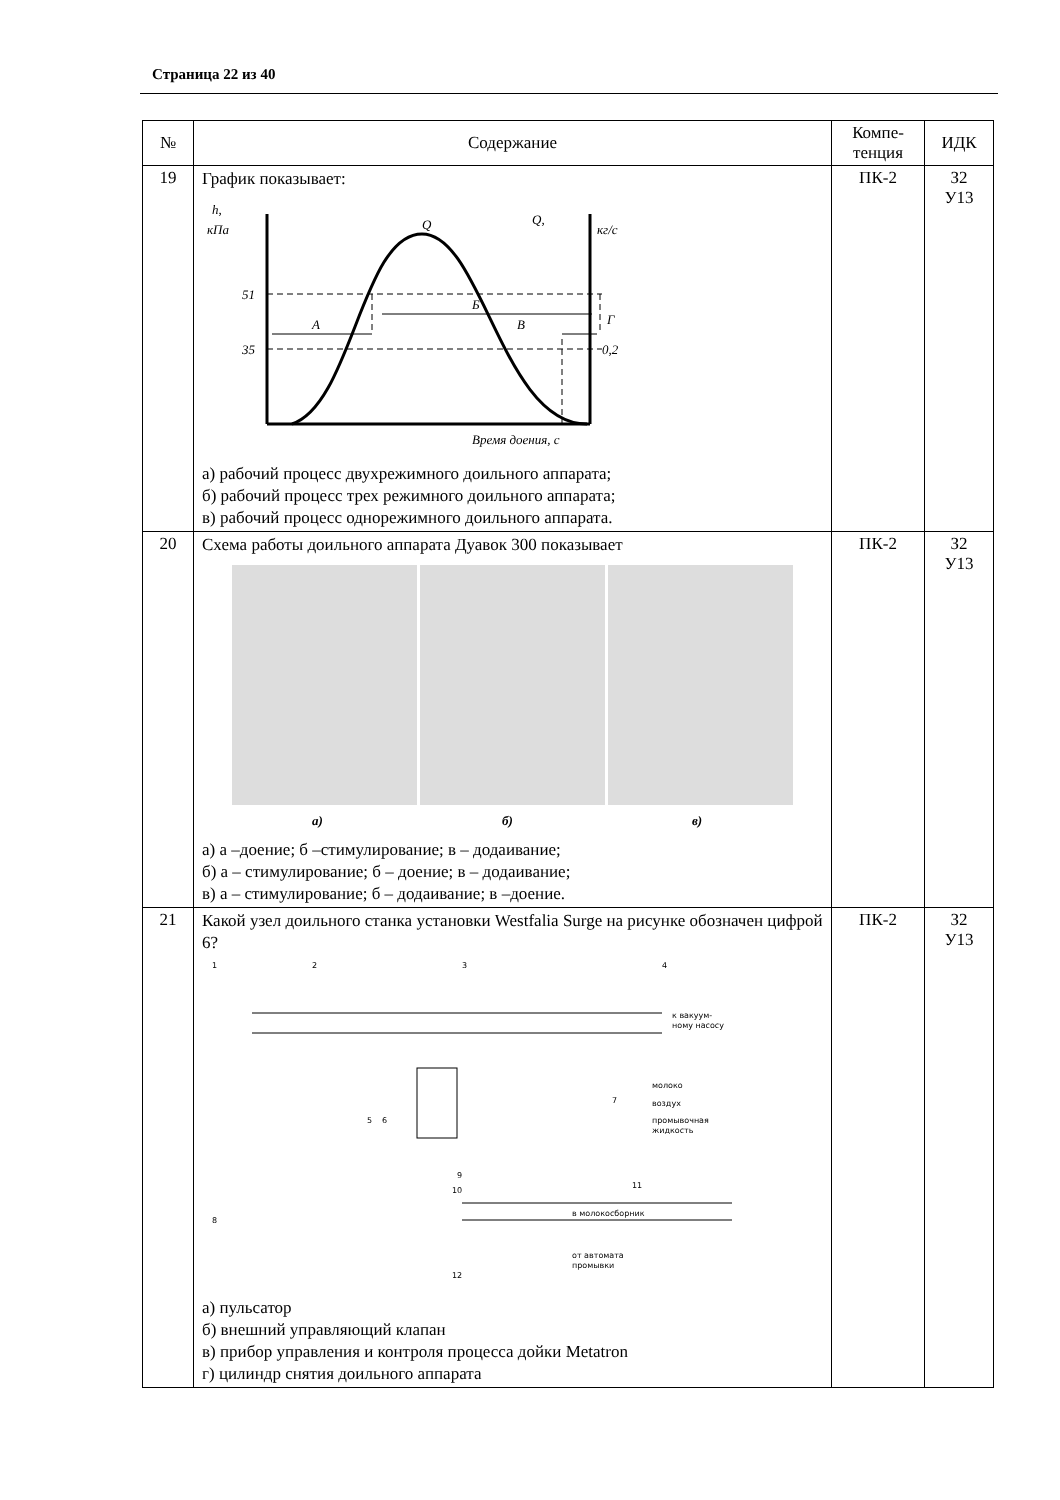Страница 22 из 40
| № | Содержание | Компе- тенция | ИДК |
| --- | --- | --- | --- |
| 19 | График показывает: h, кПа 51 35 Q, кг/с Q А Б В Г 0,2 Время доения, с а) рабочий процесс двухрежимного доильного аппарата; б) рабочий процесс трех режимного доильного аппарата; в) рабочий процесс однорежимного доильного аппарата. | ПК-2 | З2 У13 |
| 20 | Схема работы доильного аппарата Дуавок 300 показывает а) б) в) а) а –доение; б –стимулирование; в – додаивание; б) а – стимулирование; б – доение; в – додаивание; в) а – стимулирование; б – додаивание; в –доение. | ПК-2 | З2 У13 |
| 21 | Какой узел доильного станка установки Westfalia Surge на рисунке обозначен цифрой 6? 1 2 3 4 5 6 7 8 9 10 11 12 к вакуум- ному насосу молоко воздух промывочная жидкость в молокосборник от автомата промывки а) пульсатор б) внешний управляющий клапан в) прибор управления и контроля процесса дойки Metatron г) цилиндр снятия доильного аппарата | ПК-2 | З2 У13 |